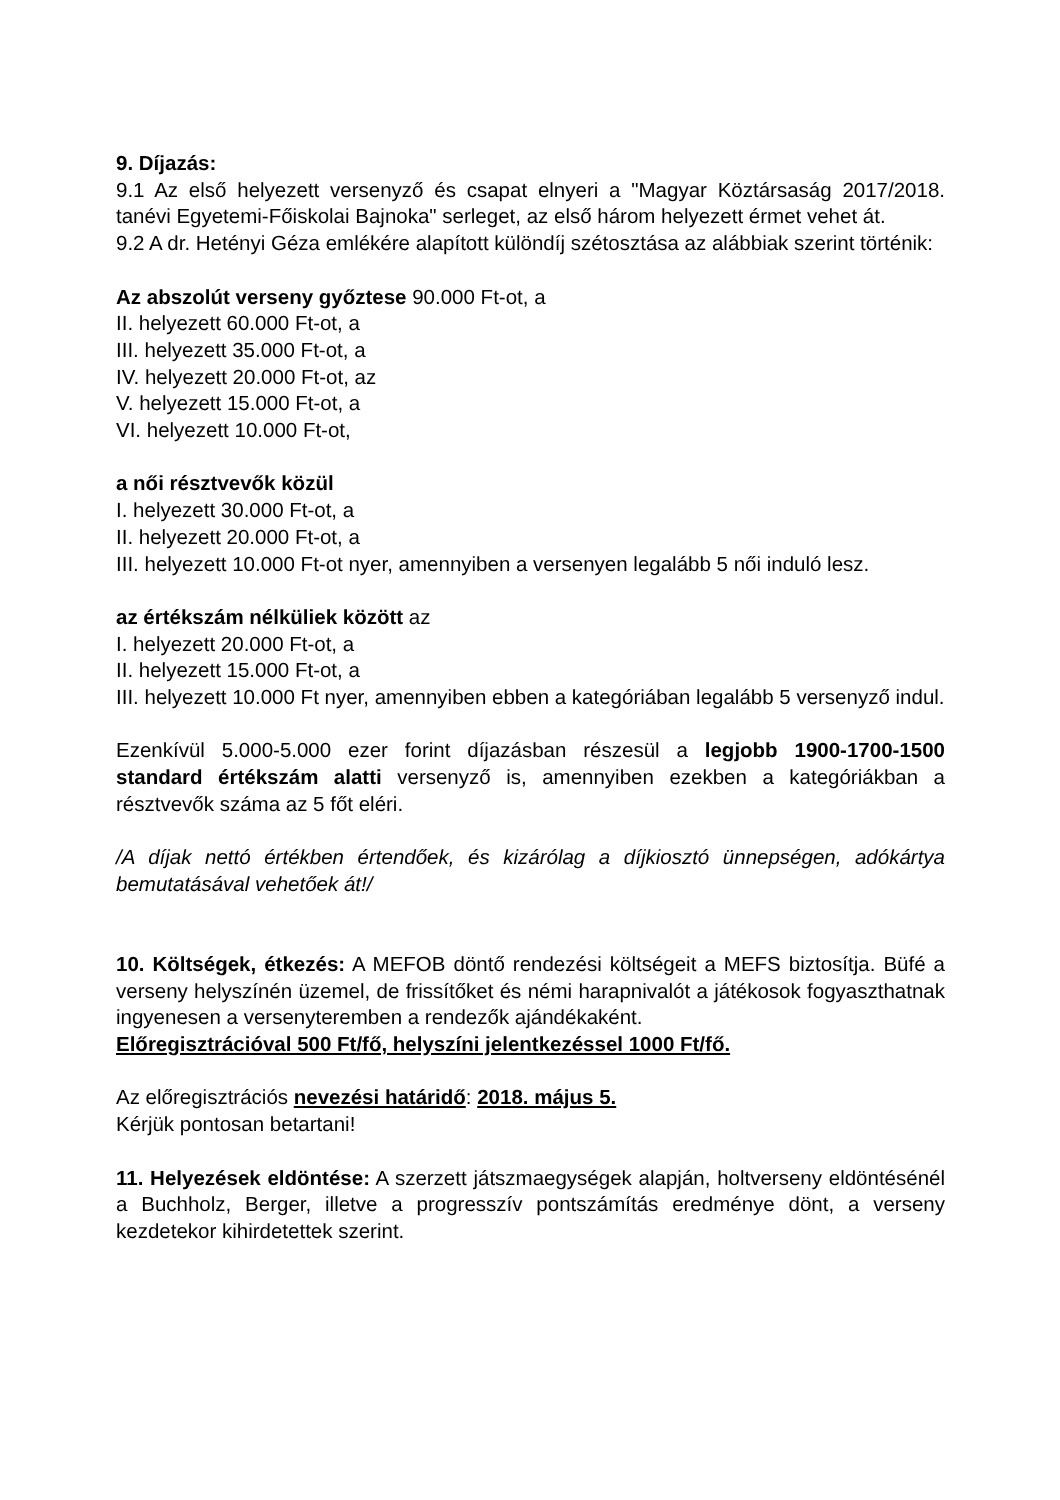9. Díjazás:
9.1 Az első helyezett versenyző és csapat elnyeri a "Magyar Köztársaság 2017/2018. tanévi Egyetemi-Főiskolai Bajnoka" serleget, az első három helyezett érmet vehet át.
9.2 A dr. Hetényi Géza emlékére alapított különdíj szétosztása az alábbiak szerint történik:
Az abszolút verseny győztese 90.000 Ft-ot, a
II. helyezett 60.000 Ft-ot, a
III. helyezett 35.000 Ft-ot, a
IV. helyezett 20.000 Ft-ot, az
V. helyezett 15.000 Ft-ot, a
VI. helyezett 10.000 Ft-ot,
a női résztvevők közül
I. helyezett 30.000 Ft-ot, a
II. helyezett 20.000 Ft-ot, a
III. helyezett 10.000 Ft-ot nyer, amennyiben a versenyen legalább 5 női induló lesz.
az értékszám nélküliek között az
I. helyezett 20.000 Ft-ot, a
II. helyezett 15.000 Ft-ot, a
III. helyezett 10.000 Ft nyer, amennyiben ebben a kategóriában legalább 5 versenyző indul.
Ezenkívül 5.000-5.000 ezer forint díjazásban részesül a legjobb 1900-1700-1500 standard értékszám alatti versenyző is, amennyiben ezekben a kategóriákban a résztvevők száma az 5 főt eléri.
/A díjak nettó értékben értendőek, és kizárólag a díjkiosztó ünnepségen, adókártya bemutatásával vehetőek át!/
10. Költségek, étkezés: A MEFOB döntő rendezési költségeit a MEFS biztosítja. Büfé a verseny helyszínén üzemel, de frissítőket és némi harapnivalót a játékosok fogyaszthatnak ingyenesen a versenyteremben a rendezők ajándékaként.
Előregisztrációval 500 Ft/fő, helyszíni jelentkezéssel 1000 Ft/fő.
Az előregisztrációs nevezési határidő: 2018. május 5.
Kérjük pontosan betartani!
11. Helyezések eldöntése: A szerzett játszmaegységek alapján, holtverseny eldöntésénél a Buchholz, Berger, illetve a progresszív pontszámítás eredménye dönt, a verseny kezdetekor kihirdetettek szerint.